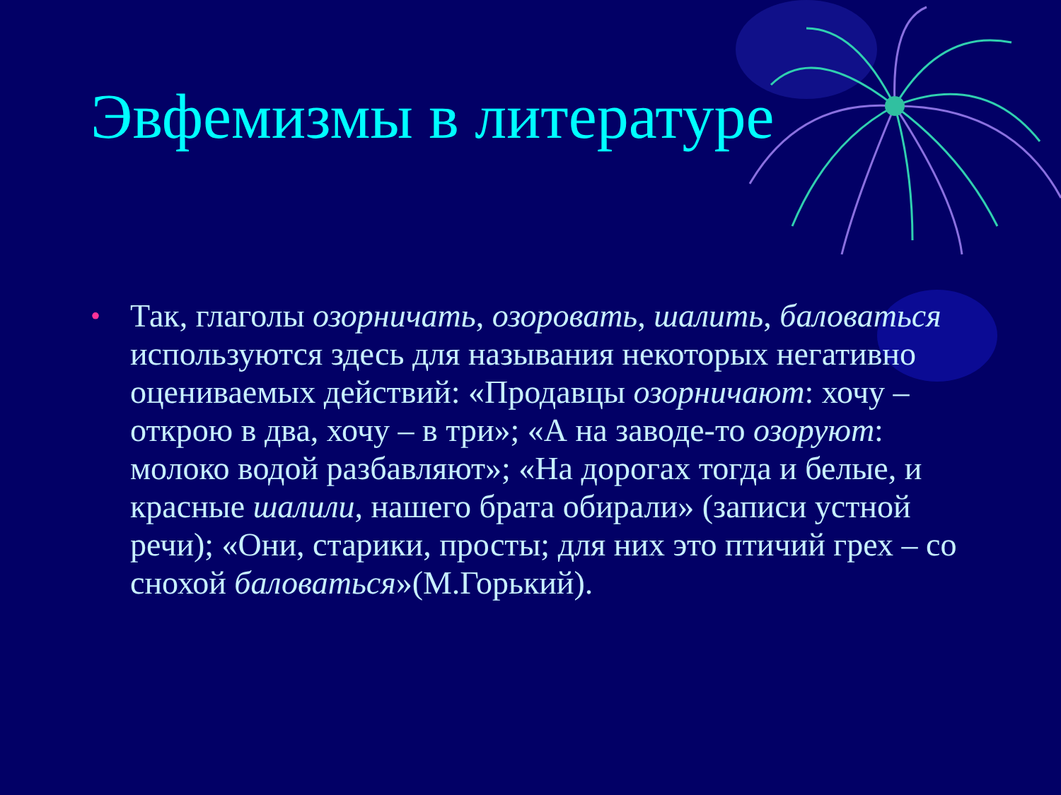Эвфемизмы в литературе
•
Так, глаголы озорничать, озоровать, шалить, баловаться используются здесь для называния некоторых негативно оцениваемых действий: «Продавцы озорничают: хочу – открою в два, хочу – в три»; «А на заводе-то озоруют: молоко водой разбавляют»; «На дорогах тогда и белые, и красные шалили, нашего брата обирали» (записи устной речи); «Они, старики, просты; для них это птичий грех – со снохой баловаться»(М.Горький).